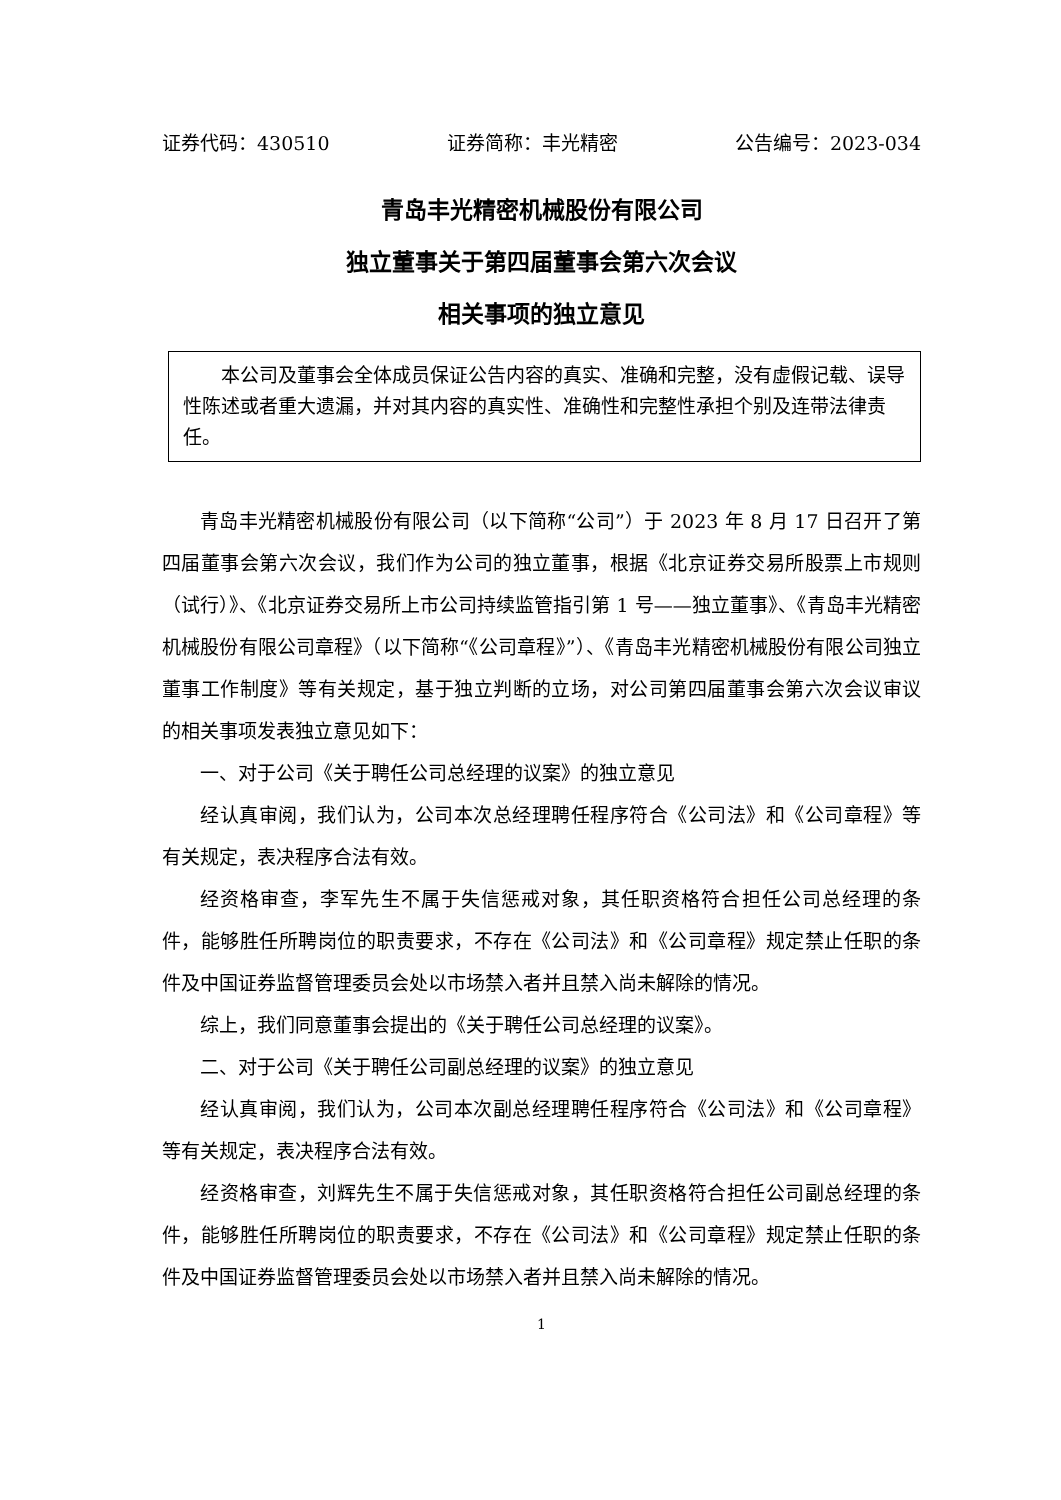证券代码：430510 证券简称：丰光精密 公告编号：2023-034
青岛丰光精密机械股份有限公司
独立董事关于第四届董事会第六次会议
相关事项的独立意见
本公司及董事会全体成员保证公告内容的真实、准确和完整，没有虚假记载、误导性陈述或者重大遗漏，并对其内容的真实性、准确性和完整性承担个别及连带法律责任。
青岛丰光精密机械股份有限公司（以下简称“公司”）于 2023 年 8 月 17 日召开了第四届董事会第六次会议，我们作为公司的独立董事，根据《北京证券交易所股票上市规则（试行）》、《北京证券交易所上市公司持续监管指引第 1 号——独立董事》、《青岛丰光精密机械股份有限公司章程》（以下简称“《公司章程》”）、《青岛丰光精密机械股份有限公司独立董事工作制度》等有关规定，基于独立判断的立场，对公司第四届董事会第六次会议审议的相关事项发表独立意见如下：
一、对于公司《关于聘任公司总经理的议案》的独立意见
经认真审阅，我们认为，公司本次总经理聘任程序符合《公司法》和《公司章程》等有关规定，表决程序合法有效。
经资格审查，李军先生不属于失信惩戒对象，其任职资格符合担任公司总经理的条件，能够胜任所聘岗位的职责要求，不存在《公司法》和《公司章程》规定禁止任职的条件及中国证券监督管理委员会处以市场禁入者并且禁入尚未解除的情况。
综上，我们同意董事会提出的《关于聘任公司总经理的议案》。
二、对于公司《关于聘任公司副总经理的议案》的独立意见
经认真审阅，我们认为，公司本次副总经理聘任程序符合《公司法》和《公司章程》等有关规定，表决程序合法有效。
经资格审查，刘辉先生不属于失信惩戒对象，其任职资格符合担任公司副总经理的条件，能够胜任所聘岗位的职责要求，不存在《公司法》和《公司章程》规定禁止任职的条件及中国证券监督管理委员会处以市场禁入者并且禁入尚未解除的情况。
1